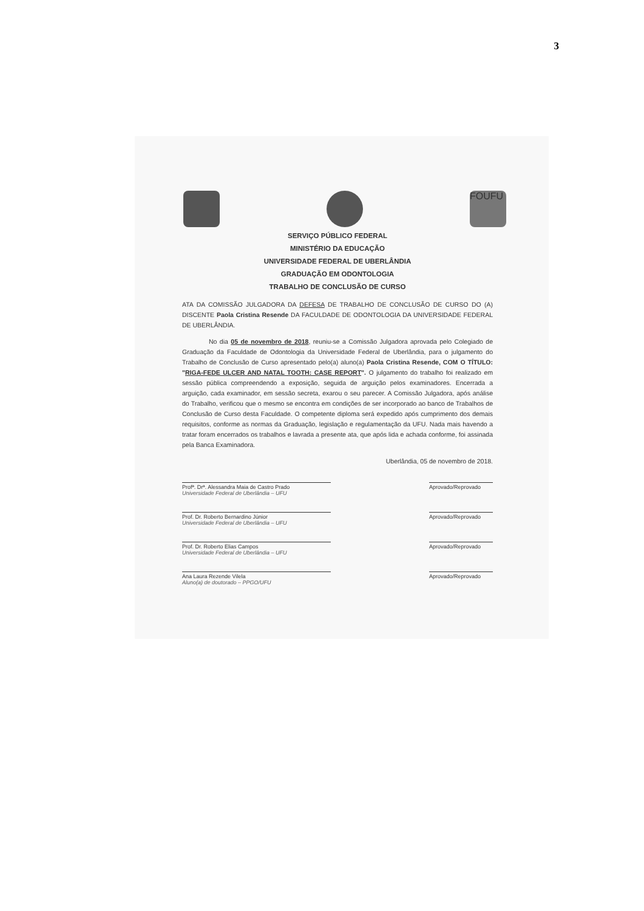3
FOUFU
SERVIÇO PÚBLICO FEDERAL
MINISTÉRIO DA EDUCAÇÃO
UNIVERSIDADE FEDERAL DE UBERLÂNDIA
GRADUAÇÃO EM ODONTOLOGIA
TRABALHO DE CONCLUSÃO DE CURSO
ATA DA COMISSÃO JULGADORA DA DEFESA DE TRABALHO DE CONCLUSÃO DE CURSO DO (A) DISCENTE Paola Cristina Resende DA FACULDADE DE ODONTOLOGIA DA UNIVERSIDADE FEDERAL DE UBERLÂNDIA.
No dia 05 de novembro de 2018, reuniu-se a Comissão Julgadora aprovada pelo Colegiado de Graduação da Faculdade de Odontologia da Universidade Federal de Uberlândia, para o julgamento do Trabalho de Conclusão de Curso apresentado pelo(a) aluno(a) Paola Cristina Resende, COM O TÍTULO: "RIGA-FEDE ULCER AND NATAL TOOTH: CASE REPORT". O julgamento do trabalho foi realizado em sessão pública compreendendo a exposição, seguida de arguição pelos examinadores. Encerrada a arguição, cada examinador, em sessão secreta, exarou o seu parecer. A Comissão Julgadora, após análise do Trabalho, verificou que o mesmo se encontra em condições de ser incorporado ao banco de Trabalhos de Conclusão de Curso desta Faculdade. O competente diploma será expedido após cumprimento dos demais requisitos, conforme as normas da Graduação, legislação e regulamentação da UFU. Nada mais havendo a tratar foram encerrados os trabalhos e lavrada a presente ata, que após lida e achada conforme, foi assinada pela Banca Examinadora.
Uberlândia, 05 de novembro de 2018.
Profª. Drª. Alessandra Maia de Castro Prado
Universidade Federal de Uberlândia – UFU
Aprovado/Reprovado
Prof. Dr. Roberto Bernardino Júnior
Universidade Federal de Uberlândia – UFU
Aprovado/Reprovado
Prof. Dr. Roberto Elias Campos
Universidade Federal de Uberlândia – UFU
Aprovado/Reprovado
Ana Laura Rezende Vilela
Aluno(a) de doutorado – PPGO/UFU
Aprovado/Reprovado